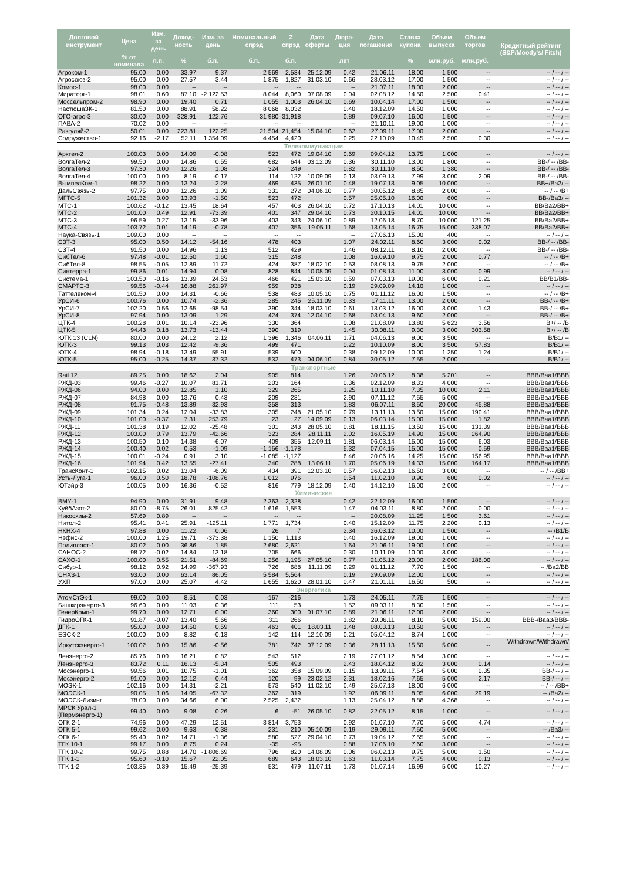| Долговой инструмент | Цена | Изм. за день | Доход-ность | Изм. за день | Номинальный спрэд | Z спрэд | Дата оферты | Дюра-ция | Дата погашения | Ставка купона | Объем выпуска | Объем торгов | Кредитный рейтинг (S&P/Moody's/ Fitch) |
| --- | --- | --- | --- | --- | --- | --- | --- | --- | --- | --- | --- | --- | --- |
| | % от номинала | п.п. | % | б.п. | б.п. | б.п. | | лет | | % | млн.руб. | млн.руб. | |
| Агроком-1 | 95.00 | 0.00 | 33.97 | 9.37 | 2 569 | 2,534 | 25.12.09 | 0.42 | 21.06.11 | 18.00 | 1 500 | -- | -- / -- / -- |
| Агросоюз-2 | 95.00 | 0.00 | 27.57 | 3.44 | 1 875 | 1,827 | 31.03.10 | 0.66 | 28.03.12 | 17.00 | 1 500 | -- | -- / -- / -- |
| Комос-1 | 98.00 | 0.00 | -- | -- | -- | -- | | -- | 21.07.11 | 18.00 | 2 000 | -- | -- / -- / -- |
| Мираторг-1 | 98.01 | 0.60 | 87.10 | -2 122.53 | 8 044 | 8,060 | 07.08.09 | 0.04 | 02.08.12 | 14.50 | 2 500 | 0.41 | -- / -- / -- |
| Моссельпром-2 | 98.90 | 0.00 | 19.40 | 0.71 | 1 055 | 1,003 | 26.04.10 | 0.69 | 10.04.14 | 17.00 | 1 500 | -- | -- / -- / -- |
| НастюшаЗК-1 | 81.50 | 0.00 | 88.91 | 58.22 | 8 068 | 8,032 | | 0.40 | 18.12.09 | 14.50 | 1 000 | -- | -- / -- / -- |
| ОГО-агро-3 | 30.00 | 0.00 | 328.91 | 122.76 | 31 980 | 31,918 | | 0.89 | 09.07.10 | 16.00 | 1 500 | -- | -- / -- / -- |
| ПАВА-2 | 70.02 | 0.00 | -- | -- | -- | -- | | -- | 21.10.11 | 19.00 | 1 000 | -- | -- / -- / -- |
| Разгуляй-2 | 50.01 | 0.00 | 223.81 | 122.25 | 21 504 | 21,454 | 15.04.10 | 0.62 | 27.09.11 | 17.00 | 2 000 | -- | -- / -- / -- |
| Содружество-1 | 92.16 | -2.17 | 52.11 | 1 354.09 | 4 454 | 4,420 | | 0.25 | 22.10.09 | 10.45 | 2 500 | 0.30 | -- / -- / -- |
| Телекоммуникации | | | | | | | | | | | | | |
| Арктел-2 | 100.03 | 0.00 | 14.09 | -0.08 | 523 | 472 | 19.04.10 | 0.69 | 09.04.12 | 13.75 | 1 000 | -- | -- / -- / -- |
| ВолгаТел-2 | 99.50 | 0.00 | 14.86 | 0.55 | 682 | 644 | 03.12.09 | 0.36 | 30.11.10 | 13.00 | 1 800 | -- | BB-/ -- /BB- |
| ВолгаТел-3 | 97.30 | 0.00 | 12.26 | 1.08 | 324 | 249 | | 0.82 | 30.11.10 | 8.50 | 1 380 | -- | BB-/ -- /BB- |
| ВолгаТел-4 | 100.00 | 0.00 | 8.19 | -0.17 | 114 | 122 | 10.09.09 | 0.13 | 03.09.13 | 7.99 | 3 000 | 2.09 | BB-/ -- /BB- |
| ВымпелКом-1 | 98.22 | 0.00 | 13.24 | 2.28 | 469 | 435 | 26.01.10 | 0.48 | 19.07.13 | 9.05 | 10 000 | -- | BB+/Ba2/ -- |
| ДальСвязь-2 | 97.75 | 0.00 | 12.26 | 1.09 | 331 | 272 | 04.06.10 | 0.77 | 30.05.12 | 8.85 | 2 000 | -- | -- / -- /B+ |
| МГТС-5 | 101.32 | 0.00 | 13.93 | -1.50 | 523 | 472 | | 0.57 | 25.05.10 | 16.00 | 600 | -- | BB-/Ba3/ -- |
| МТС-1 | 100.62 | -0.12 | 13.45 | 18.64 | 457 | 403 | 26.04.10 | 0.72 | 17.10.13 | 14.01 | 10 000 | -- | BB/Ba2/BB+ |
| МТС-2 | 101.00 | 0.49 | 12.91 | -73.39 | 401 | 347 | 29.04.10 | 0.73 | 20.10.15 | 14.01 | 10 000 | -- | BB/Ba2/BB+ |
| МТС-3 | 96.59 | 0.27 | 13.15 | -33.96 | 403 | 343 | 24.06.10 | 0.89 | 12.06.18 | 8.70 | 10 000 | 121.25 | BB/Ba2/BB+ |
| МТС-4 | 103.72 | 0.01 | 14.19 | -0.78 | 407 | 356 | 19.05.11 | 1.68 | 13.05.14 | 16.75 | 15 000 | 338.07 | BB/Ba2/BB+ |
| Наука-Связь-1 | 109.00 | 0.00 | -- | -- | -- | -- | | -- | 27.06.13 | 15.00 | 400 | -- | -- / -- / -- |
| СЗТ-3 | 95.00 | 0.50 | 14.12 | -54.16 | 478 | 403 | | 1.07 | 24.02.11 | 8.60 | 3 000 | 0.02 | BB-/ -- /BB- |
| СЗТ-4 | 91.50 | 0.00 | 14.96 | 1.13 | 512 | 429 | | 1.46 | 08.12.11 | 8.10 | 2 000 | -- | BB-/ -- /BB- |
| СибТел-6 | 97.48 | -0.01 | 12.50 | 1.60 | 315 | 248 | | 1.08 | 16.09.10 | 9.75 | 2 000 | 0.77 | -- / -- /B+ |
| СибТел-8 | 98.55 | -0.05 | 12.89 | 11.72 | 424 | 387 | 18.02.10 | 0.53 | 08.08.13 | 9.75 | 2 000 | -- | -- / -- /B+ |
| Синтерра-1 | 99.86 | 0.01 | 14.94 | 0.08 | 828 | 844 | 10.08.09 | 0.04 | 01.08.13 | 11.00 | 3 000 | 0.99 | -- / -- / -- |
| Система-1 | 103.50 | -0.16 | 13.39 | 24.53 | 466 | 421 | 15.03.10 | 0.59 | 07.03.13 | 19.00 | 6 000 | 0.21 | BB/B1/BB- |
| СМАРТС-3 | 99.56 | -0.44 | 16.88 | 261.97 | 959 | 938 | | 0.19 | 29.09.09 | 14.10 | 1 000 | -- | -- / -- / -- |
| Таттелеком-4 | 101.50 | 0.00 | 14.31 | -0.66 | 538 | 483 | 10.05.10 | 0.75 | 01.11.12 | 16.00 | 1 500 | -- | -- / -- /B+ |
| УрСИ-6 | 100.76 | 0.00 | 10.74 | -2.36 | 285 | 245 | 25.11.09 | 0.33 | 17.11.11 | 13.00 | 2 000 | -- | BB-/ -- /B+ |
| УрСИ-7 | 102.20 | 0.56 | 12.65 | -98.54 | 390 | 344 | 18.03.10 | 0.61 | 13.03.12 | 16.00 | 3 000 | 1.43 | BB-/ -- /B+ |
| УрСИ-8 | 97.94 | 0.00 | 13.09 | 1.29 | 424 | 374 | 12.04.10 | 0.68 | 03.04.13 | 9.60 | 2 000 | -- | BB-/ -- /B+ |
| ЦТК-4 | 100.28 | 0.01 | 10.14 | -23.96 | 330 | 364 | | 0.08 | 21.08.09 | 13.80 | 5 623 | 3.56 | B+/ -- /B |
| ЦТК-5 | 94.43 | 0.18 | 13.73 | -13.44 | 390 | 319 | | 1.45 | 30.08.11 | 9.30 | 3 000 | 303.58 | B+/ -- /B |
| ЮТК 13 (CLN) | 80.00 | 0.00 | 24.12 | 2.12 | 1 396 | 1,346 | 04.06.11 | 1.71 | 04.06.13 | 9.00 | 3 500 | -- | B/B1/ -- |
| ЮТК-3 | 99.13 | 0.03 | 12.42 | -9.36 | 499 | 471 | | 0.22 | 10.10.09 | 8.00 | 3 500 | 57.83 | B/B1/ -- |
| ЮТК-4 | 98.94 | -0.18 | 13.49 | 55.91 | 539 | 500 | | 0.38 | 09.12.09 | 10.00 | 1 250 | 1.24 | B/B1/ -- |
| ЮТК-5 | 95.00 | -0.25 | 14.37 | 37.32 | 532 | 473 | 04.06.10 | 0.84 | 30.05.12 | 7.55 | 2 000 | -- | B/B1/ -- |
| Транспортные | | | | | | | | | | | | | |
| Rail 12 | 89.25 | 0.00 | 18.62 | 2.04 | 905 | 814 | | 1.26 | 30.06.12 | 8.38 | 5 201 | -- | BBB/Baa1/BBB |
| РЖД-03 | 99.46 | -0.27 | 10.07 | 81.71 | 203 | 164 | | 0.36 | 02.12.09 | 8.33 | 4 000 | -- | BBB/Baa1/BBB |
| РЖД-06 | 94.00 | 0.00 | 12.85 | 1.10 | 329 | 265 | | 1.25 | 10.11.10 | 7.35 | 10 000 | 2.11 | BBB/Baa1/BBB |
| РЖД-07 | 84.98 | 0.00 | 13.76 | 0.43 | 209 | 231 | | 2.90 | 07.11.12 | 7.55 | 5 000 | -- | BBB/Baa1/BBB |
| РЖД-08 | 91.75 | -0.48 | 13.89 | 32.93 | 358 | 313 | | 1.83 | 06.07.11 | 8.50 | 20 000 | 45.88 | BBB/Baa1/BBB |
| РЖД-09 | 101.34 | 0.24 | 12.04 | -33.83 | 305 | 248 | 21.05.10 | 0.79 | 13.11.13 | 13.50 | 15 000 | 190.41 | BBB/Baa1/BBB |
| РЖД-10 | 101.00 | -0.37 | 7.31 | 253.79 | 23 | 27 | 14.09.09 | 0.13 | 06.03.14 | 15.00 | 15 000 | 1.82 | BBB/Baa1/BBB |
| РЖД-11 | 101.38 | 0.19 | 12.02 | -25.48 | 301 | 243 | 28.05.10 | 0.81 | 18.11.15 | 13.50 | 15 000 | 131.39 | BBB/Baa1/BBB |
| РЖД-12 | 103.00 | 0.79 | 13.79 | -42.66 | 323 | 284 | 28.11.11 | 2.02 | 16.05.19 | 14.90 | 15 000 | 264.90 | BBB/Baa1/BBB |
| РЖД-13 | 100.50 | 0.10 | 14.38 | -6.07 | 409 | 355 | 12.09.11 | 1.81 | 06.03.14 | 15.00 | 15 000 | 6.03 | BBB/Baa1/BBB |
| РЖД-14 | 100.40 | 0.02 | 0.53 | -1.09 | -1 156 | -1,178 | | 5.32 | 07.04.15 | 15.00 | 15 000 | 0.59 | BBB/Baa1/BBB |
| РЖД-15 | 100.01 | -0.24 | 0.91 | 3.10 | -1 085 | -1,127 | | 6.46 | 20.06.16 | 14.25 | 15 000 | 156.95 | BBB/Baa1/BBB |
| РЖД-16 | 101.94 | 0.42 | 13.55 | -27.41 | 340 | 288 | 13.06.11 | 1.70 | 05.06.19 | 14.33 | 15 000 | 164.17 | BBB/Baa1/BBB |
| ТрансКонт-1 | 102.15 | 0.02 | 13.04 | -6.09 | 434 | 391 | 12.03.10 | 0.57 | 26.02.13 | 16.50 | 3 000 | -- | -- / -- /BB+ |
| Усть-Луга-1 | 96.00 | 0.50 | 18.78 | -108.76 | 1 012 | 976 | | 0.54 | 11.02.10 | 9.90 | 600 | 0.02 | -- / -- / -- |
| ЮТэйр-3 | 100.05 | 0.00 | 16.36 | -0.52 | 816 | 779 | 18.12.09 | 0.40 | 14.12.10 | 16.00 | 2 000 | -- | -- / -- / -- |
| Химические | | | | | | | | | | | | | |
| ВМУ-1 | 94.90 | 0.00 | 31.91 | 9.48 | 2 363 | 2,328 | | 0.42 | 22.12.09 | 16.00 | 1 500 | -- | -- / -- / -- |
| КуйбАзот-2 | 80.00 | -8.75 | 26.01 | 825.42 | 1 616 | 1,553 | | 1.47 | 04.03.11 | 8.80 | 2 000 | 0.00 | -- / -- / -- |
| Никосхим-2 | 57.69 | 0.89 | -- | -- | -- | -- | | -- | 20.08.09 | 11.25 | 1 500 | 3.61 | -- / -- / -- |
| Нитол-2 | 95.41 | 0.41 | 25.91 | -125.11 | 1 771 | 1,734 | | 0.40 | 15.12.09 | 11.75 | 2 200 | 0.13 | -- / -- / -- |
| НКНХ-4 | 97.88 | 0.00 | 11.22 | 0.06 | 26 | 7 | | 2.34 | 26.03.12 | 10.00 | 1 500 | -- | -- /B1/B |
| Нэфис-2 | 100.00 | 1.25 | 19.71 | -373.38 | 1 150 | 1,113 | | 0.40 | 16.12.09 | 19.00 | 1 000 | -- | -- / -- / -- |
| Полипласт-1 | 80.02 | 0.00 | 36.86 | 1.85 | 2 680 | 2,621 | | 1.64 | 21.06.11 | 19.00 | 1 000 | -- | -- / -- / -- |
| САНОС-2 | 98.72 | -0.02 | 14.84 | 13.18 | 705 | 666 | | 0.30 | 10.11.09 | 10.00 | 3 000 | -- | -- / -- / -- |
| САХО-1 | 100.00 | 0.55 | 21.51 | -84.69 | 1 256 | 1,195 | 27.05.10 | 0.77 | 21.05.12 | 20.00 | 2 000 | 186.00 | -- / -- / -- |
| Сибур-1 | 98.12 | 0.92 | 14.99 | -367.93 | 726 | 688 | 11.11.09 | 0.29 | 01.11.12 | 7.70 | 1 500 | -- | -- /Ba2/BB |
| СНХЗ-1 | 93.00 | 0.00 | 63.14 | 86.05 | 5 584 | 5,564 | | 0.19 | 29.09.09 | 12.00 | 1 000 | -- | -- / -- / -- |
| УХП | 97.00 | 0.00 | 25.07 | 4.42 | 1 655 | 1,620 | 28.01.10 | 0.47 | 21.01.11 | 16.50 | 500 | -- | -- / -- / -- |
| Энергетика | | | | | | | | | | | | | |
| АтомСтЭк-1 | 99.00 | 0.00 | 8.51 | 0.03 | -167 | -216 | | 1.73 | 24.05.11 | 7.75 | 1 500 | -- | -- / -- / -- |
| Башкирэнерго-3 | 96.60 | 0.00 | 11.03 | 0.36 | 111 | 53 | | 1.52 | 09.03.11 | 8.30 | 1 500 | -- | -- / -- / -- |
| ГенерКомп-1 | 99.70 | 0.00 | 12.71 | 0.00 | 360 | 300 | 01.07.10 | 0.89 | 21.06.11 | 12.00 | 2 000 | -- | -- / -- / -- |
| ГидроОГК-1 | 91.87 | -0.07 | 13.40 | 5.66 | 311 | 266 | | 1.82 | 29.06.11 | 8.10 | 5 000 | 159.00 | BBB-/Baa3/BBB- |
| ДГК-1 | 95.00 | 0.00 | 14.50 | 0.59 | 463 | 401 | 18.03.11 | 1.48 | 08.03.13 | 10.50 | 5 000 | -- | -- / -- / -- |
| ЕЭСК-2 | 100.00 | 0.00 | 8.82 | -0.13 | 142 | 114 | 12.10.09 | 0.21 | 05.04.12 | 8.74 | 1 000 | -- | -- / -- / -- |
| Иркутскэнерго-1 | 100.02 | 0.00 | 15.86 | -0.56 | 781 | 742 | 07.12.09 | 0.36 | 28.11.13 | 15.50 | 5 000 | -- | Withdrawn/Withdrawn/ -- |
| Ленэнерго-2 | 85.76 | 0.00 | 16.21 | 0.82 | 543 | 512 | | 2.19 | 27.01.12 | 8.54 | 3 000 | -- | -- / -- / -- |
| Ленэнерго-3 | 83.72 | 0.11 | 16.13 | -5.34 | 505 | 493 | | 2.43 | 18.04.12 | 8.02 | 3 000 | 0.14 | -- / -- / -- |
| Мосэнерго-1 | 99.56 | 0.01 | 10.75 | -1.01 | 362 | 358 | 15.09.09 | 0.15 | 13.09.11 | 7.54 | 5 000 | 0.35 | BB-/ -- / -- |
| Мосэнерго-2 | 91.00 | 0.00 | 12.12 | 0.44 | 120 | 99 | 23.02.12 | 2.31 | 18.02.16 | 7.65 | 5 000 | 2.17 | BB-/ -- / -- |
| МОЭК-1 | 102.16 | 0.00 | 14.31 | -2.21 | 573 | 540 | 11.02.10 | 0.49 | 25.07.13 | 18.00 | 6 000 | -- | -- / -- /BB+ |
| МОЭСК-1 | 90.05 | 1.06 | 14.05 | -67.32 | 362 | 319 | | 1.92 | 06.09.11 | 8.05 | 6 000 | 29.19 | -- /Ba2/ -- |
| МОЭСК-Лизинг | 78.00 | 0.00 | 34.66 | 6.00 | 2 525 | 2,432 | | 1.13 | 25.04.12 | 8.88 | 4 368 | -- | -- / -- / -- |
| МРСК Урал-1 (Пермэнерго-1) | 99.40 | 0.00 | 9.08 | 0.26 | 6 | -51 | 26.05.10 | 0.82 | 22.05.12 | 8.15 | 1 000 | -- | -- / -- / -- |
| ОГК 2-1 | 74.96 | 0.00 | 47.29 | 12.51 | 3 814 | 3,753 | | 0.92 | 01.07.10 | 7.70 | 5 000 | 4.74 | -- / -- / -- |
| ОГК 5-1 | 99.62 | 0.00 | 9.63 | 0.38 | 231 | 210 | 05.10.09 | 0.19 | 29.09.11 | 7.50 | 5 000 | -- | -- /Ba3/ -- |
| ОГК 6-1 | 95.40 | 0.02 | 14.71 | -1.36 | 580 | 527 | 29.04.10 | 0.73 | 19.04.12 | 7.55 | 5 000 | -- | -- / -- / -- |
| ТГК 10-1 | 99.17 | 0.00 | 8.75 | 0.24 | -35 | -95 | | 0.88 | 17.06.10 | 7.60 | 3 000 | -- | -- / -- / -- |
| ТГК 10-2 | 99.75 | 0.88 | 14.70 | -1 806.69 | 796 | 820 | 14.08.09 | 0.06 | 06.02.13 | 9.75 | 5 000 | 1.50 | -- / -- / -- |
| ТГК 1-1 | 95.60 | -0.10 | 15.67 | 22.05 | 689 | 643 | 18.03.10 | 0.63 | 11.03.14 | 7.75 | 4 000 | 0.13 | -- / -- / -- |
| ТГК 1-2 | 103.35 | 0.39 | 15.49 | -25.39 | 531 | 479 | 11.07.11 | 1.73 | 01.07.14 | 16.99 | 5 000 | 10.27 | -- / -- / -- |